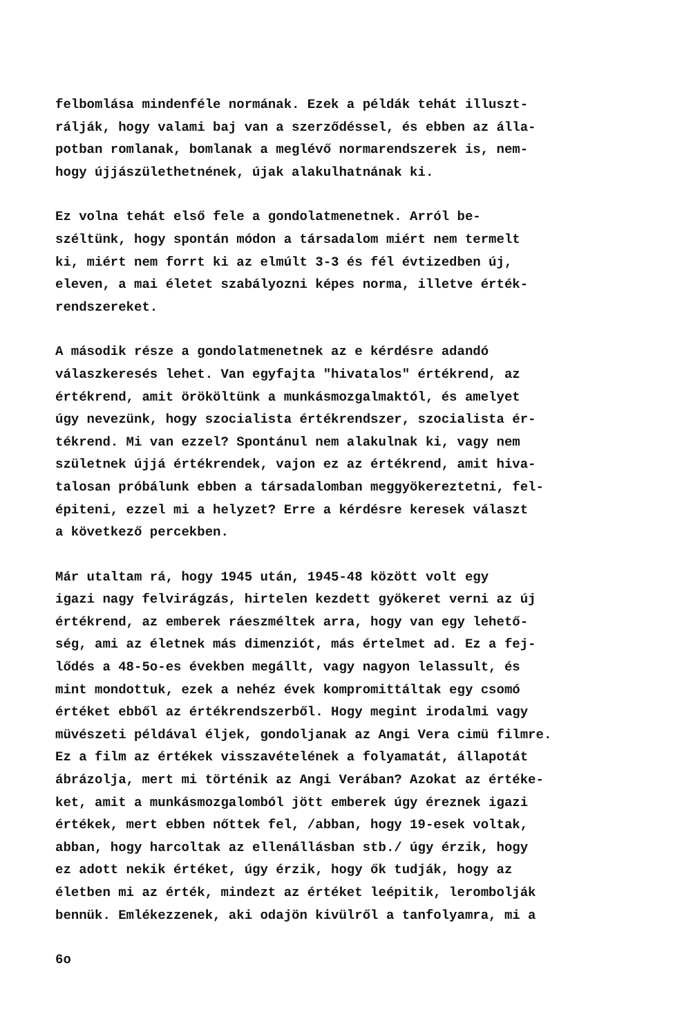felbomlása mindenféle normának. Ezek a példák tehát illuszt- rálják, hogy valami baj van a szerződéssel, és ebben az álla- potban romlanak, bomlanak a meglévő normarendszerek is, nem- hogy újjászülethetnének, újak alakulhatnának ki.
Ez volna tehát első fele a gondolatmenetnek. Arról be- széltünk, hogy spontán módon a társadalom miért nem termelt ki, miért nem forrt ki az elmúlt 3-3 és fél évtizedben új, eleven, a mai életet szabályozni képes norma, illetve érték- rendszereket.
A második része a gondolatmenetnek az e kérdésre adandó válaszkeresés lehet. Van egyfajta "hivatalos" értékrend, az értékrend, amit örököltünk a munkásmozgalmaktól, és amelyet úgy nevezünk, hogy szocialista értékrendszer, szocialista ér- tékrend. Mi van ezzel? Spontánul nem alakulnak ki, vagy nem születnek újjá értékrendek, vajon ez az értékrend, amit hiva- talosan próbálunk ebben a társadalomban meggyökereztetni, fel- épiteni, ezzel mi a helyzet? Erre a kérdésre keresek választ a következő percekben.
Már utaltam rá, hogy 1945 után, 1945-48 között volt egy igazi nagy felvirágzás, hirtelen kezdett gyökeret verni az új értékrend, az emberek ráeszméltek arra, hogy van egy lehető- ség, ami az életnek más dimenziót, más értelmet ad. Ez a fej- lődés a 48-5o-es években megállt, vagy nagyon lelassult, és mint mondottuk, ezek a nehéz évek kompromittáltak egy csomó értéket ebből az értékrendszerből. Hogy megint irodalmi vagy müvészeti példával éljek, gondoljanak az Angi Vera cimü filmre. Ez a film az értékek visszavételének a folyamatát, állapotát ábrázolja, mert mi történik az Angi Verában? Azokat az értéke- ket, amit a munkásmozgalomból jött emberek úgy éreznek igazi értékek, mert ebben nőttek fel, /abban, hogy 19-esek voltak, abban, hogy harcoltak az ellenállásban stb./ úgy érzik, hogy ez adott nekik értéket, úgy érzik, hogy ők tudják, hogy az életben mi az érték, mindezt az értéket leépitik, lerombolják bennük. Emlékezzenek, aki odajön kivülről a tanfolyamra, mi a
6o